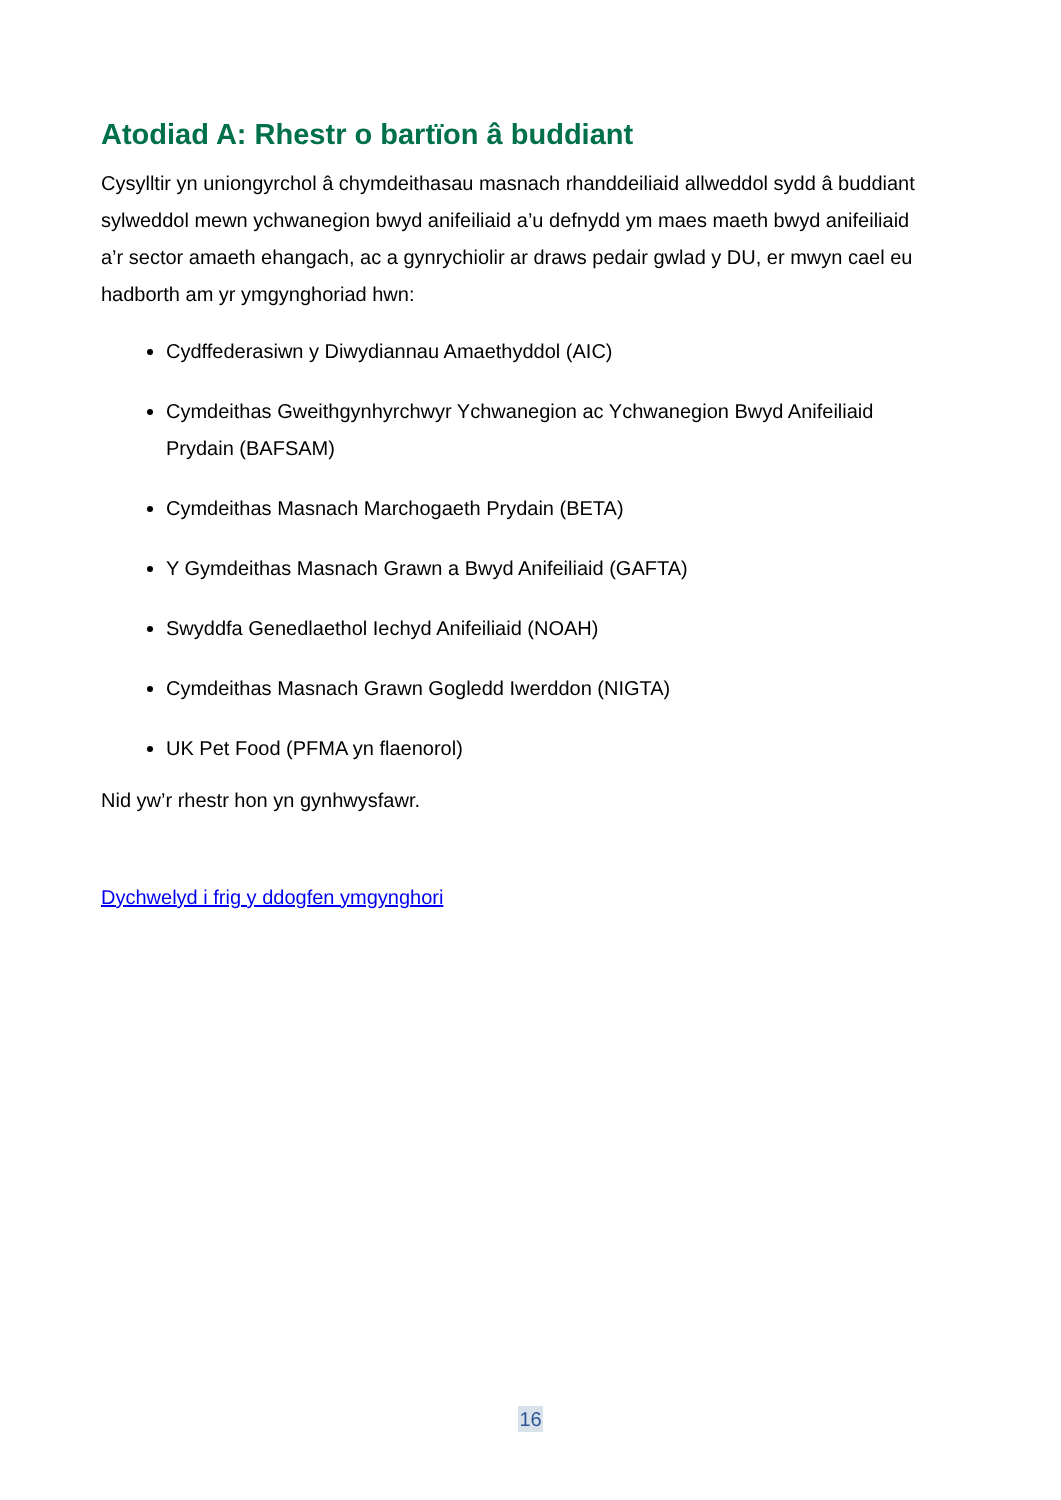Atodiad A: Rhestr o bartïon â buddiant
Cysylltir yn uniongyrchol â chymdeithasau masnach rhanddeiliaid allweddol sydd â buddiant sylweddol mewn ychwanegion bwyd anifeiliaid a’u defnydd ym maes maeth bwyd anifeiliaid a’r sector amaeth ehangach, ac a gynrychiolir ar draws pedair gwlad y DU, er mwyn cael eu hadborth am yr ymgynghoriad hwn:
Cydffederasiwn y Diwydiannau Amaethyddol (AIC)
Cymdeithas Gweithgynhyrchwyr Ychwanegion ac Ychwanegion Bwyd Anifeiliaid Prydain (BAFSAM)
Cymdeithas Masnach Marchogaeth Prydain (BETA)
Y Gymdeithas Masnach Grawn a Bwyd Anifeiliaid (GAFTA)
Swyddfa Genedlaethol Iechyd Anifeiliaid (NOAH)
Cymdeithas Masnach Grawn Gogledd Iwerddon (NIGTA)
UK Pet Food (PFMA yn flaenorol)
Nid yw’r rhestr hon yn gynhwysfawr.
Dychwelyd i frig y ddogfen ymgynghori
16